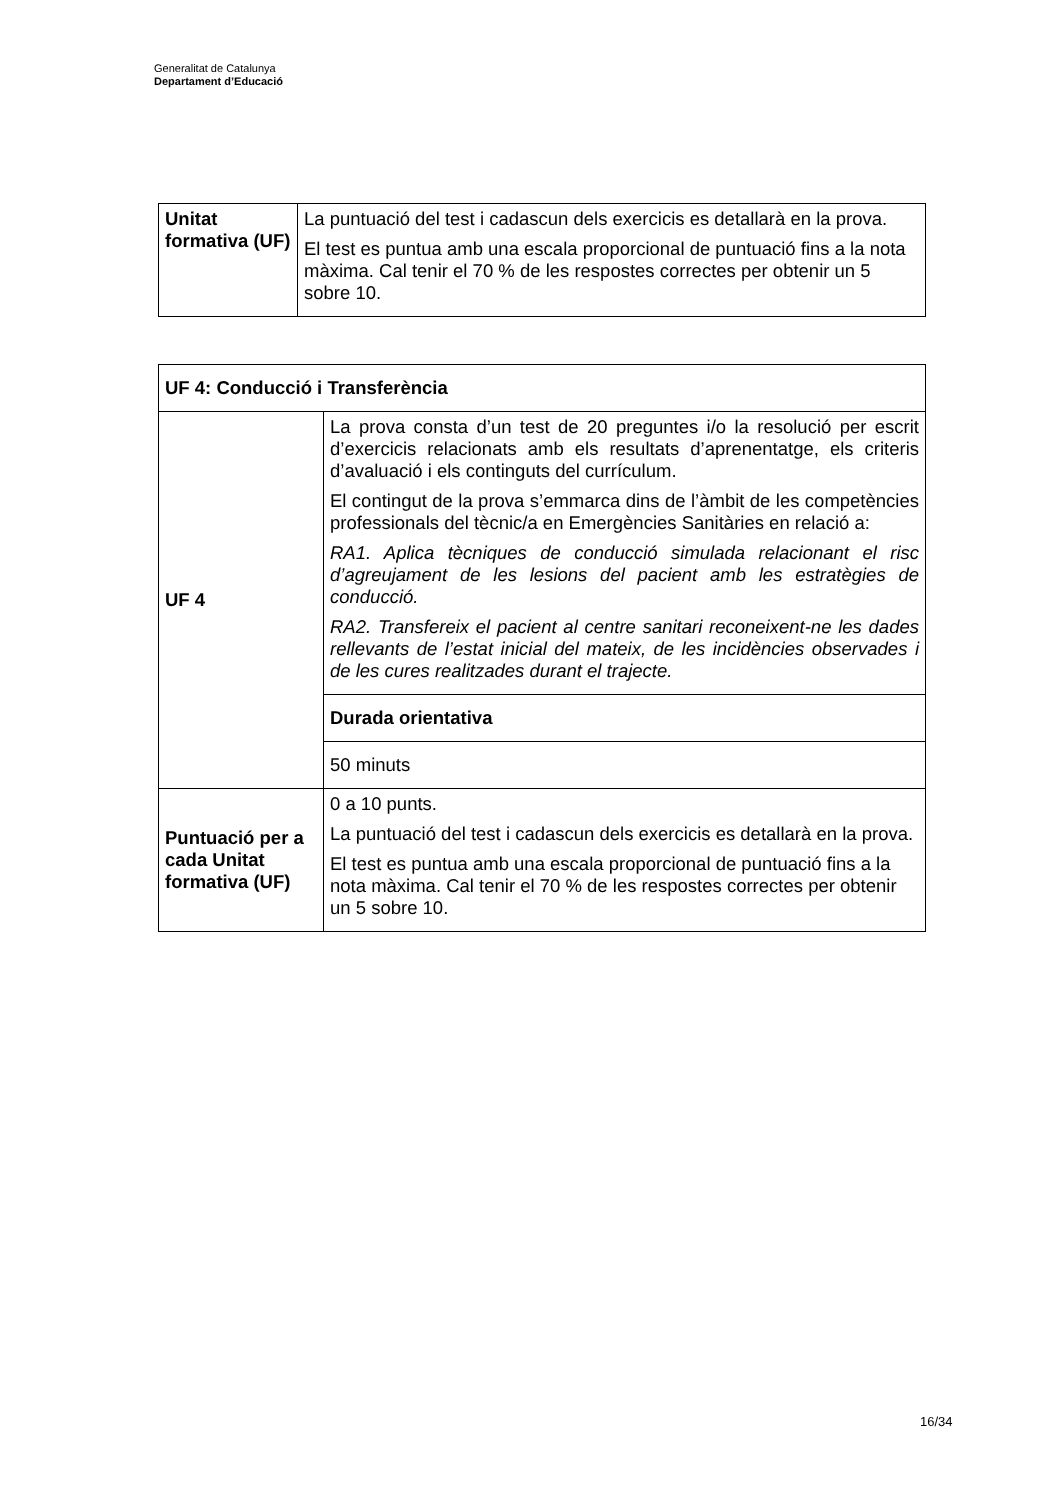Generalitat de Catalunya
Departament d’Educació
| Unitat formativa (UF) | La puntuació del test i cadascun dels exercicis es detallarà en la prova. El test es puntua amb una escala proporcional de puntuació fins a la nota màxima. Cal tenir el 70 % de les respostes correctes per obtenir un 5 sobre 10. |
| UF 4: Conducció i Transferència | |
| UF 4 | La prova consta d’un test de 20 preguntes i/o la resolució per escrit d’exercicis relacionats amb els resultats d’aprenentatge, els criteris d’avaluació i els continguts del currículum. El contingut de la prova s’emmarca dins de l’àmbit de les competències professionals del tècnic/a en Emergències Sanitàries en relació a: RA1. Aplica tècniques de conducció simulada relacionant el risc d’agreujament de les lesions del pacient amb les estratègies de conducció. RA2. Transfereix el pacient al centre sanitari reconeixent-ne les dades rellevants de l’estat inicial del mateix, de les incidències observades i de les cures realitzades durant el trajecte. |
| | Durada orientativa |
| | 50 minuts |
| Puntuació per a cada Unitat formativa (UF) | 0 a 10 punts. La puntuació del test i cadascun dels exercicis es detallarà en la prova. El test es puntua amb una escala proporcional de puntuació fins a la nota màxima. Cal tenir el 70 % de les respostes correctes per obtenir un 5 sobre 10. |
16/34